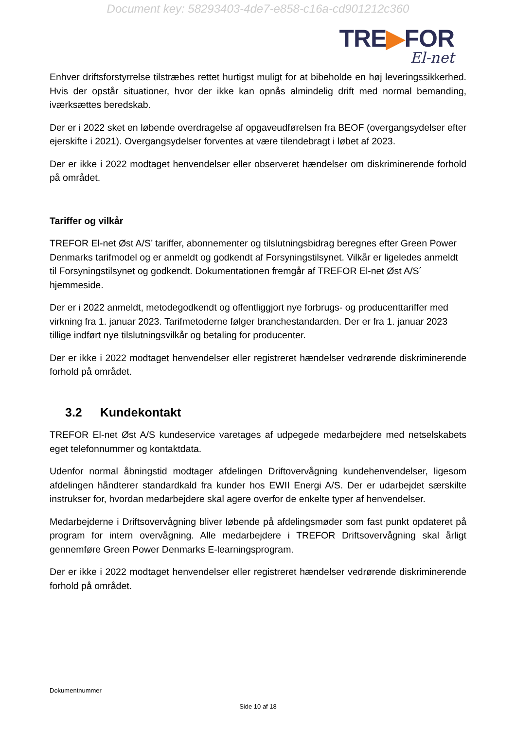Document key: 58293403-4de7-e858-c16a-cd901212c360
TRE▶FOR
El-net
Enhver driftsforstyrrelse tilstræbes rettet hurtigst muligt for at bibeholde en høj leveringssikkerhed. Hvis der opstår situationer, hvor der ikke kan opnås almindelig drift med normal bemanding, iværksættes beredskab.
Der er i 2022 sket en løbende overdragelse af opgaveudførelsen fra BEOF (overgangsydelser efter ejerskifte i 2021). Overgangsydelser forventes at være tilendebragt i løbet af 2023.
Der er ikke i 2022 modtaget henvendelser eller observeret hændelser om diskriminerende forhold på området.
Tariffer og vilkår
TREFOR El-net Øst A/S’ tariffer, abonnementer og tilslutningsbidrag beregnes efter Green Power Denmarks tarifmodel og er anmeldt og godkendt af Forsyningstilsynet. Vilkår er ligeledes anmeldt til Forsyningstilsynet og godkendt. Dokumentationen fremgår af TREFOR El-net Øst A/S´ hjemmeside.
Der er i 2022 anmeldt, metodegodkendt og offentliggjort nye forbrugs- og producenttariffer med virkning fra 1. januar 2023. Tarifmetoderne følger branchestandarden. Der er fra 1. januar 2023 tillige indført nye tilslutningsvilkår og betaling for producenter.
Der er ikke i 2022 modtaget henvendelser eller registreret hændelser vedrørende diskriminerende forhold på området.
3.2 Kundekontakt
TREFOR El-net Øst A/S kundeservice varetages af udpegede medarbejdere med netselskabets eget telefonnummer og kontaktdata.
Udenfor normal åbningstid modtager afdelingen Driftovervågning kundehenvendelser, ligesom afdelingen håndterer standardkald fra kunder hos EWII Energi A/S. Der er udarbejdet særskilte instrukser for, hvordan medarbejdere skal agere overfor de enkelte typer af henvendelser.
Medarbejderne i Driftsovervågning bliver løbende på afdelingsmøder som fast punkt opdateret på program for intern overvågning. Alle medarbejdere i TREFOR Driftsovervågning skal årligt gennemføre Green Power Denmarks E-learningsprogram.
Der er ikke i 2022 modtaget henvendelser eller registreret hændelser vedrørende diskriminerende forhold på området.
Dokumentnummer
Side 10 af 18